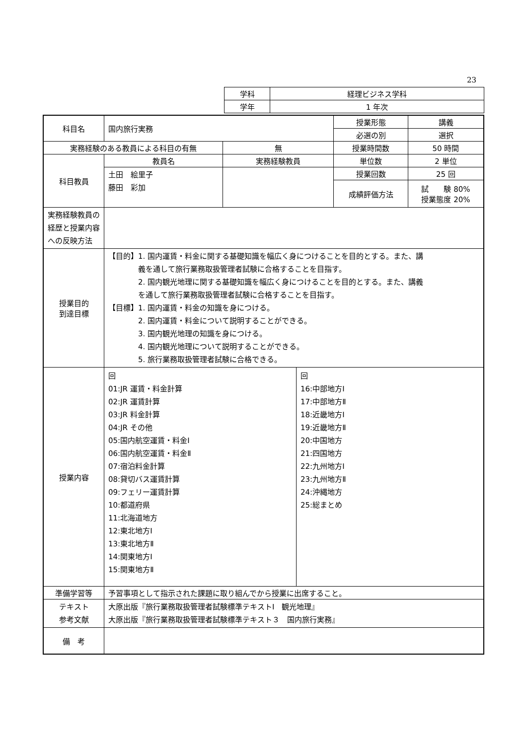23
| 学科 | 経理ビジネス学科 |
| 学年 | 1 年次 |
| 科目名 | 国内旅行実務 | | 授業形態 | 講義 |
| | | | 必選の別 | 選択 |
| 実務経験のある教員による科目の有無 | | 無 | 授業時間数 | 50 時間 |
| 科目教員 | 教員名 | 実務経験教員 | 単位数 | 2 単位 |
| | 土田 絵里子 藤田 彩加 | | 授業回数 | 25 回 |
| | | | 成績評価方法 | 試 験 80% 授業態度 20% |
| 実務経験教員の経歴と授業内容への反映方法 | | | | |
| 授業目的 到達目標 | 【目的】1. 国内運賃・料金に関する基礎知識を幅広く身につけることを目的とする。また、講 義を通して旅行業務取扱管理者試験に合格することを目指す。 2. 国内観光地理に関する基礎知識を幅広く身につけることを目的とする。また、講義 を通して旅行業務取扱管理者試験に合格することを目指す。 【目標】1. 国内運賃・料金の知識を身につける。 2. 国内運賃・料金について説明することができる。 3. 国内観光地理の知識を身につける。 4. 国内観光地理について説明することができる。 5. 旅行業務取扱管理者試験に合格できる。 | | | |
| 授業内容 | 回 01:JR 運賃・料金計算 02:JR 運賃計算 03:JR 料金計算 04:JR その他 05:国内航空運賃・料金Ⅰ 06:国内航空運賃・料金Ⅱ 07:宿泊料金計算 08:貸切バス運賃計算 09:フェリー運賃計算 10:都道府県 11:北海道地方 12:東北地方Ⅰ 13:東北地方Ⅱ 14:関東地方Ⅰ 15:関東地方Ⅱ 回 16:中部地方Ⅰ 17:中部地方Ⅱ 18:近畿地方Ⅰ 19:近畿地方Ⅱ 20:中国地方 21:四国地方 22:九州地方Ⅰ 23:九州地方Ⅱ 24:沖縄地方 25:総まとめ | | | |
| 準備学習等 | 予習事項として指示された課題に取り組んでから授業に出席すること。 | | | |
| テキスト 参考文献 | 大原出版『旅行業務取扱管理者試験標準テキストⅠ 観光地理』 大原出版『旅行業務取扱管理者試験標準テキスト３ 国内旅行実務』 | | | |
| 備 考 | | | | |